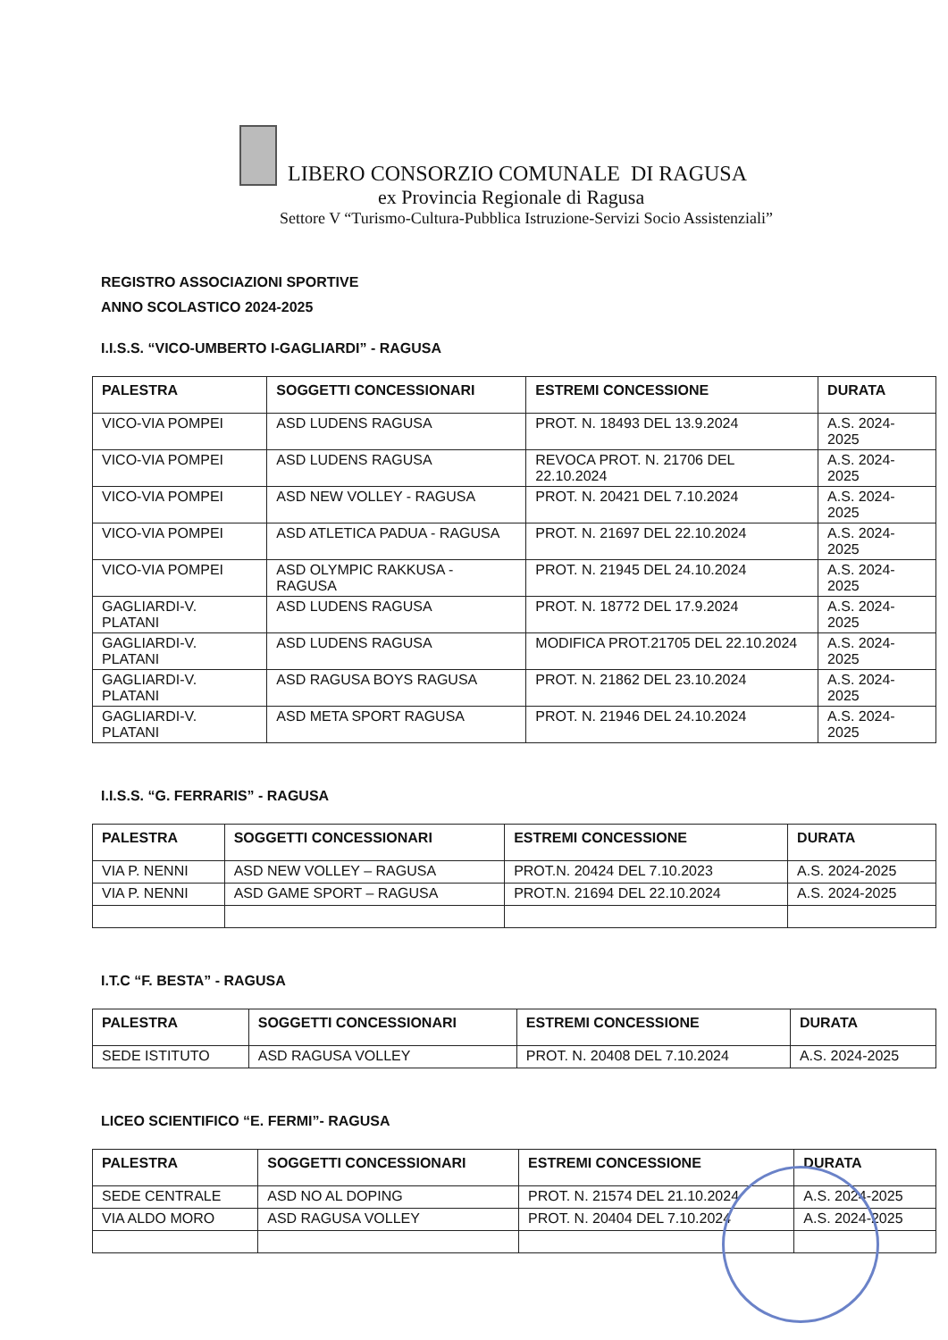LIBERO CONSORZIO COMUNALE DI RAGUSA
ex Provincia Regionale di Ragusa
Settore V “Turismo-Cultura-Pubblica Istruzione-Servizi Socio Assistenziali”
REGISTRO ASSOCIAZIONI SPORTIVE
ANNO SCOLASTICO 2024-2025
I.I.S.S. “VICO-UMBERTO I-GAGLIARDI” - RAGUSA
| PALESTRA | SOGGETTI CONCESSIONARI | ESTREMI CONCESSIONE | DURATA |
| --- | --- | --- | --- |
| VICO-VIA POMPEI | ASD LUDENS RAGUSA | PROT. N. 18493 DEL 13.9.2024 | A.S. 2024-2025 |
| VICO-VIA POMPEI | ASD LUDENS RAGUSA | REVOCA PROT. N. 21706 DEL 22.10.2024 | A.S. 2024-2025 |
| VICO-VIA POMPEI | ASD NEW VOLLEY - RAGUSA | PROT. N. 20421 DEL 7.10.2024 | A.S. 2024-2025 |
| VICO-VIA POMPEI | ASD ATLETICA PADUA - RAGUSA | PROT. N. 21697 DEL 22.10.2024 | A.S. 2024-2025 |
| VICO-VIA POMPEI | ASD OLYMPIC RAKKUSA - RAGUSA | PROT. N. 21945 DEL 24.10.2024 | A.S. 2024-2025 |
| GAGLIARDI-V. PLATANI | ASD LUDENS RAGUSA | PROT. N. 18772 DEL 17.9.2024 | A.S. 2024-2025 |
| GAGLIARDI-V. PLATANI | ASD LUDENS RAGUSA | MODIFICA PROT.21705 DEL 22.10.2024 | A.S. 2024-2025 |
| GAGLIARDI-V. PLATANI | ASD RAGUSA BOYS RAGUSA | PROT. N. 21862 DEL 23.10.2024 | A.S. 2024-2025 |
| GAGLIARDI-V. PLATANI | ASD META SPORT RAGUSA | PROT. N. 21946 DEL 24.10.2024 | A.S. 2024-2025 |
I.I.S.S. “G. FERRARIS” - RAGUSA
| PALESTRA | SOGGETTI CONCESSIONARI | ESTREMI CONCESSIONE | DURATA |
| --- | --- | --- | --- |
| VIA P. NENNI | ASD NEW VOLLEY – RAGUSA | PROT.N. 20424 DEL 7.10.2023 | A.S. 2024-2025 |
| VIA P. NENNI | ASD GAME SPORT – RAGUSA | PROT.N. 21694 DEL 22.10.2024 | A.S. 2024-2025 |
I.T.C “F. BESTA” - RAGUSA
| PALESTRA | SOGGETTI CONCESSIONARI | ESTREMI CONCESSIONE | DURATA |
| --- | --- | --- | --- |
| SEDE ISTITUTO | ASD RAGUSA VOLLEY | PROT. N. 20408 DEL 7.10.2024 | A.S. 2024-2025 |
LICEO SCIENTIFICO “E. FERMI”- RAGUSA
| PALESTRA | SOGGETTI CONCESSIONARI | ESTREMI CONCESSIONE | DURATA |
| --- | --- | --- | --- |
| SEDE CENTRALE | ASD NO AL DOPING | PROT. N. 21574 DEL 21.10.2024 | A.S. 2024-2025 |
| VIA ALDO MORO | ASD RAGUSA VOLLEY | PROT. N. 20404 DEL 7.10.2024 | A.S. 2024-2025 |